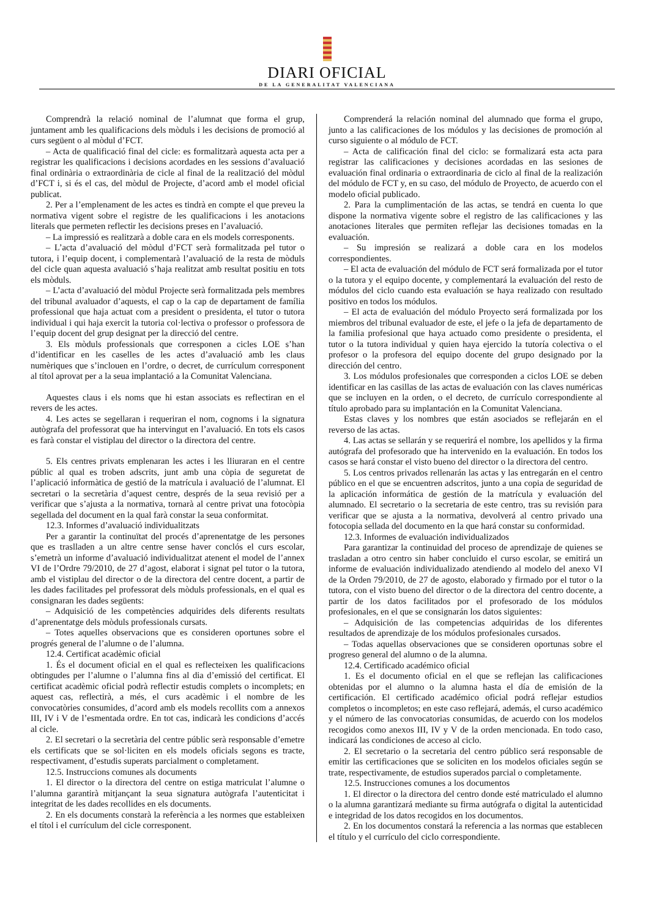DIARI OFICIAL
DE LA GENERALITAT VALENCIANA
Comprendrà la relació nominal de l’alumnat que forma el grup, juntament amb les qualificacions dels mòduls i les decisions de promoció al curs següent o al mòdul d’FCT.
– Acta de qualificació final del cicle: es formalitzarà aquesta acta per a registrar les qualificacions i decisions acordades en les sessions d’avaluació final ordinària o extraordinària de cicle al final de la realització del mòdul d’FCT i, si és el cas, del mòdul de Projecte, d’acord amb el model oficial publicat.
2. Per a l’emplenament de les actes es tindrà en compte el que preveu la normativa vigent sobre el registre de les qualificacions i les anotacions literals que permeten reflectir les decisions preses en l’avaluació.
– La impressió es realitzarà a doble cara en els models corresponents.
– L’acta d’avaluació del mòdul d’FCT serà formalitzada pel tutor o tutora, i l’equip docent, i complementarà l’avaluació de la resta de mòduls del cicle quan aquesta avaluació s’haja realitzat amb resultat positiu en tots els mòduls.
– L’acta d’avaluació del mòdul Projecte serà formalitzada pels membres del tribunal avaluador d’aquests, el cap o la cap de departament de família professional que haja actuat com a president o presidenta, el tutor o tutora individual i qui haja exercit la tutoria col·lectiva o professor o professora de l’equip docent del grup designat per la direcció del centre.
3. Els mòduls professionals que corresponen a cicles LOE s’han d’identificar en les caselles de les actes d’avaluació amb les claus numèriques que s’inclouen en l’ordre, o decret, de currículum corresponent al títol aprovat per a la seua implantació a la Comunitat Valenciana.
Aquestes claus i els noms que hi estan associats es reflectiran en el revers de les actes.
4. Les actes se segellaran i requeriran el nom, cognoms i la signatura autògrafa del professorat que ha intervingut en l’avaluació. En tots els casos es farà constar el vistiplau del director o la directora del centre.
5. Els centres privats emplenaran les actes i les lliuraran en el centre públic al qual es troben adscrits, junt amb una còpia de seguretat de l’aplicació informàtica de gestió de la matrícula i avaluació de l’alumnat. El secretari o la secretària d’aquest centre, després de la seua revisió per a verificar que s’ajusta a la normativa, tornarà al centre privat una fotocòpia segellada del document en la qual farà constar la seua conformitat.
12.3. Informes d’avaluació individualitzats
Per a garantir la continuïtat del procés d’aprenentatge de les persones que es traslladen a un altre centre sense haver conclós el curs escolar, s’emetrà un informe d’avaluació individualitzat atenent el model de l’annex VI de l’Ordre 79/2010, de 27 d’agost, elaborat i signat pel tutor o la tutora, amb el vistiplau del director o de la directora del centre docent, a partir de les dades facilitades pel professorat dels mòduls professionals, en el qual es consignaran les dades següents:
– Adquisició de les competències adquirides dels diferents resultats d’aprenentatge dels mòduls professionals cursats.
– Totes aquelles observacions que es consideren oportunes sobre el progrés general de l’alumne o de l’alumna.
12.4. Certificat acadèmic oficial
1. És el document oficial en el qual es reflecteixen les qualificacions obtingudes per l’alumne o l’alumna fins al dia d’emissió del certificat. El certificat acadèmic oficial podrà reflectir estudis complets o incomplets; en aquest cas, reflectirà, a més, el curs acadèmic i el nombre de les convocatòries consumides, d’acord amb els models recollits com a annexos III, IV i V de l’esmentada ordre. En tot cas, indicarà les condicions d’accés al cicle.
2. El secretari o la secretària del centre públic serà responsable d’emetre els certificats que se sol·liciten en els models oficials segons es tracte, respectivament, d’estudis superats parcialment o completament.
12.5. Instruccions comunes als documents
1. El director o la directora del centre on estiga matriculat l’alumne o l’alumna garantirà mitjançant la seua signatura autògrafa l’autenticitat i integritat de les dades recollides en els documents.
2. En els documents constarà la referència a les normes que estableixen el títol i el currículum del cicle corresponent.
Comprenderá la relación nominal del alumnado que forma el grupo, junto a las calificaciones de los módulos y las decisiones de promoción al curso siguiente o al módulo de FCT.
– Acta de calificación final del ciclo: se formalizará esta acta para registrar las calificaciones y decisiones acordadas en las sesiones de evaluación final ordinaria o extraordinaria de ciclo al final de la realización del módulo de FCT y, en su caso, del módulo de Proyecto, de acuerdo con el modelo oficial publicado.
2. Para la cumplimentación de las actas, se tendrá en cuenta lo que dispone la normativa vigente sobre el registro de las calificaciones y las anotaciones literales que permiten reflejar las decisiones tomadas en la evaluación.
– Su impresión se realizará a doble cara en los modelos correspondientes.
– El acta de evaluación del módulo de FCT será formalizada por el tutor o la tutora y el equipo docente, y complementará la evaluación del resto de módulos del ciclo cuando esta evaluación se haya realizado con resultado positivo en todos los módulos.
– El acta de evaluación del módulo Proyecto será formalizada por los miembros del tribunal evaluador de este, el jefe o la jefa de departamento de la familia profesional que haya actuado como presidente o presidenta, el tutor o la tutora individual y quien haya ejercido la tutoría colectiva o el profesor o la profesora del equipo docente del grupo designado por la dirección del centro.
3. Los módulos profesionales que corresponden a ciclos LOE se deben identificar en las casillas de las actas de evaluación con las claves numéricas que se incluyen en la orden, o el decreto, de currículo correspondiente al título aprobado para su implantación en la Comunitat Valenciana.
Estas claves y los nombres que están asociados se reflejarán en el reverso de las actas.
4. Las actas se sellarán y se requerirá el nombre, los apellidos y la firma autógrafa del profesorado que ha intervenido en la evaluación. En todos los casos se hará constar el visto bueno del director o la directora del centro.
5. Los centros privados rellenarán las actas y las entregarán en el centro público en el que se encuentren adscritos, junto a una copia de seguridad de la aplicación informática de gestión de la matrícula y evaluación del alumnado. El secretario o la secretaria de este centro, tras su revisión para verificar que se ajusta a la normativa, devolverá al centro privado una fotocopia sellada del documento en la que hará constar su conformidad.
12.3. Informes de evaluación individualizados
Para garantizar la continuidad del proceso de aprendizaje de quienes se trasladan a otro centro sin haber concluido el curso escolar, se emitirá un informe de evaluación individualizado atendiendo al modelo del anexo VI de la Orden 79/2010, de 27 de agosto, elaborado y firmado por el tutor o la tutora, con el visto bueno del director o de la directora del centro docente, a partir de los datos facilitados por el profesorado de los módulos profesionales, en el que se consignarán los datos siguientes:
– Adquisición de las competencias adquiridas de los diferentes resultados de aprendizaje de los módulos profesionales cursados.
– Todas aquellas observaciones que se consideren oportunas sobre el progreso general del alumno o de la alumna.
12.4. Certificado académico oficial
1. Es el documento oficial en el que se reflejan las calificaciones obtenidas por el alumno o la alumna hasta el día de emisión de la certificación. El certificado académico oficial podrá reflejar estudios completos o incompletos; en este caso reflejará, además, el curso académico y el número de las convocatorias consumidas, de acuerdo con los modelos recogidos como anexos III, IV y V de la orden mencionada. En todo caso, indicará las condiciones de acceso al ciclo.
2. El secretario o la secretaria del centro público será responsable de emitir las certificaciones que se soliciten en los modelos oficiales según se trate, respectivamente, de estudios superados parcial o completamente.
12.5. Instrucciones comunes a los documentos
1. El director o la directora del centro donde esté matriculado el alumno o la alumna garantizará mediante su firma autógrafa o digital la autenticidad e integridad de los datos recogidos en los documentos.
2. En los documentos constará la referencia a las normas que establecen el título y el currículo del ciclo correspondiente.